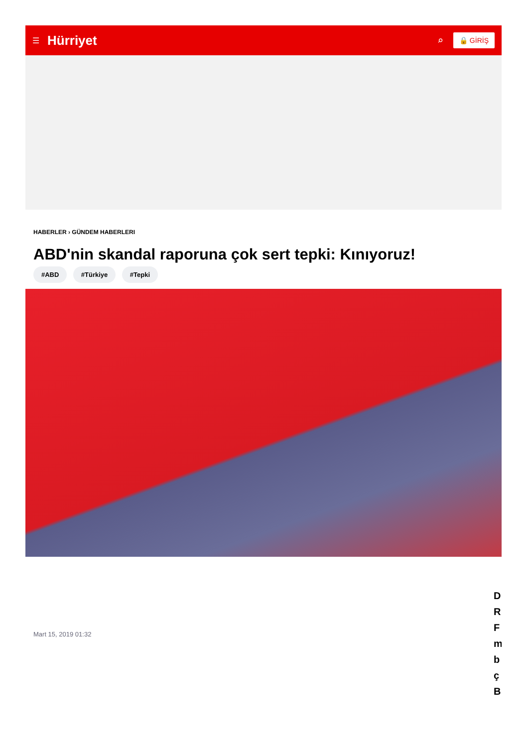☰ Hürriyet ⌕ 🔒 GİRİŞ
HABERLER › GÜNDEM HABERLERI
ABD'nin skandal raporuna çok sert tepki: Kınıyoruz!
#ABD #Türkiye #Tepki
Mart 15, 2019 01:32
D
R
F
m
b
ç
B